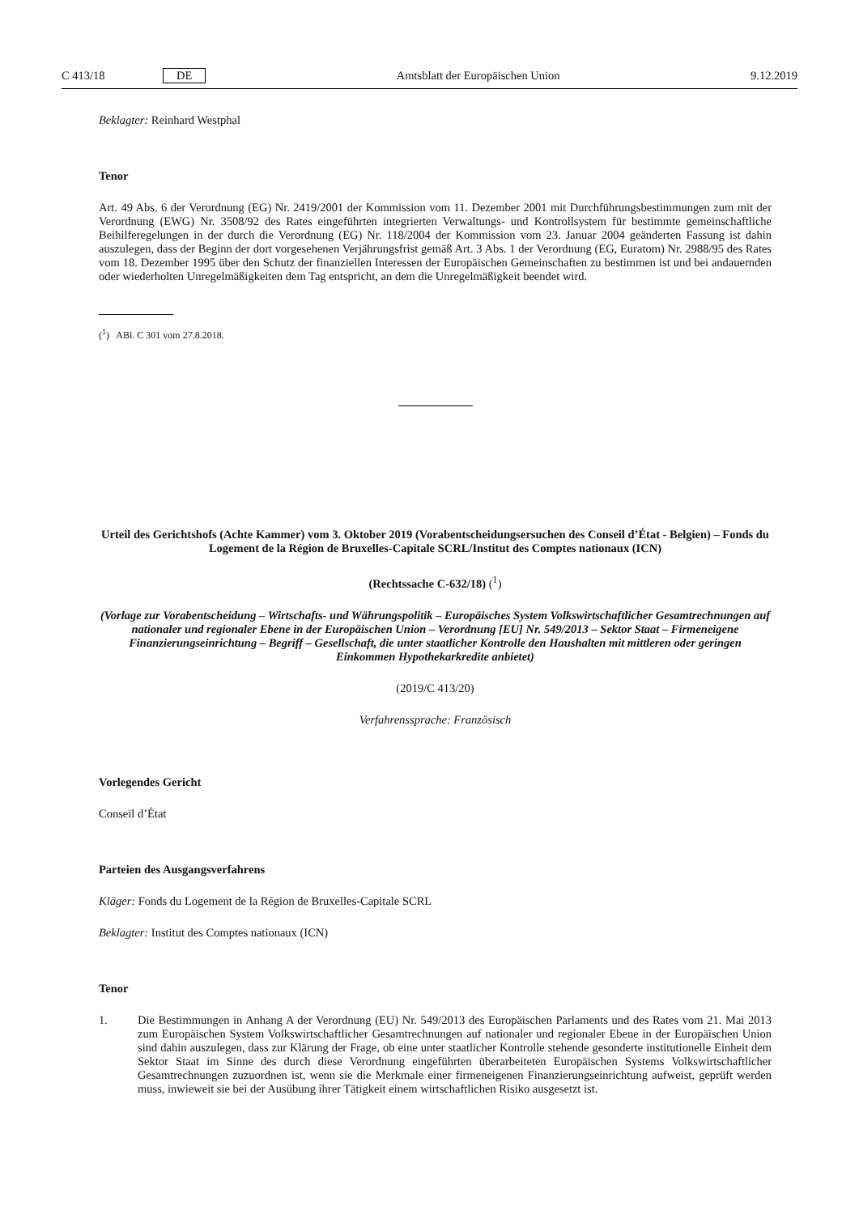C 413/18 DE Amtsblatt der Europäischen Union 9.12.2019
Beklagter: Reinhard Westphal
Tenor
Art. 49 Abs. 6 der Verordnung (EG) Nr. 2419/2001 der Kommission vom 11. Dezember 2001 mit Durchführungsbestimmungen zum mit der Verordnung (EWG) Nr. 3508/92 des Rates eingeführten integrierten Verwaltungs- und Kontrollsystem für bestimmte gemeinschaftliche Beihilferegelungen in der durch die Verordnung (EG) Nr. 118/2004 der Kommission vom 23. Januar 2004 geänderten Fassung ist dahin auszulegen, dass der Beginn der dort vorgesehenen Verjährungsfrist gemäß Art. 3 Abs. 1 der Verordnung (EG, Euratom) Nr. 2988/95 des Rates vom 18. Dezember 1995 über den Schutz der finanziellen Interessen der Europäischen Gemeinschaften zu bestimmen ist und bei andauernden oder wiederholten Unregelmäßigkeiten dem Tag entspricht, an dem die Unregelmäßigkeit beendet wird.
(<sup>1</sup>) ABl. C 301 vom 27.8.2018.
Urteil des Gerichtshofs (Achte Kammer) vom 3. Oktober 2019 (Vorabentscheidungsersuchen des Conseil d’État - Belgien) – Fonds du Logement de la Région de Bruxelles-Capitale SCRL/Institut des Comptes nationaux (ICN)
(Rechtssache C-632/18) (<sup>1</sup>)
(Vorlage zur Vorabentscheidung – Wirtschafts- und Währungspolitik – Europäisches System Volkswirtschaftlicher Gesamtrechnungen auf nationaler und regionaler Ebene in der Europäischen Union – Verordnung [EU] Nr. 549/2013 – Sektor Staat – Firmeneigene Finanzierungseinrichtung – Begriff – Gesellschaft, die unter staatlicher Kontrolle den Haushalten mit mittleren oder geringen Einkommen Hypothekarkredite anbietet)
(2019/C 413/20)
Verfahrenssprache: Französisch
Vorlegendes Gericht
Conseil d’État
Parteien des Ausgangsverfahrens
Kläger: Fonds du Logement de la Région de Bruxelles-Capitale SCRL
Beklagter: Institut des Comptes nationaux (ICN)
Tenor
1. Die Bestimmungen in Anhang A der Verordnung (EU) Nr. 549/2013 des Europäischen Parlaments und des Rates vom 21. Mai 2013 zum Europäischen System Volkswirtschaftlicher Gesamtrechnungen auf nationaler und regionaler Ebene in der Europäischen Union sind dahin auszulegen, dass zur Klärung der Frage, ob eine unter staatlicher Kontrolle stehende gesonderte institutionelle Einheit dem Sektor Staat im Sinne des durch diese Verordnung eingeführten überarbeiteten Europäischen Systems Volkswirtschaftlicher Gesamtrechnungen zuzuordnen ist, wenn sie die Merkmale einer firmeneigenen Finanzierungseinrichtung aufweist, geprüft werden muss, inwieweit sie bei der Ausübung ihrer Tätigkeit einem wirtschaftlichen Risiko ausgesetzt ist.